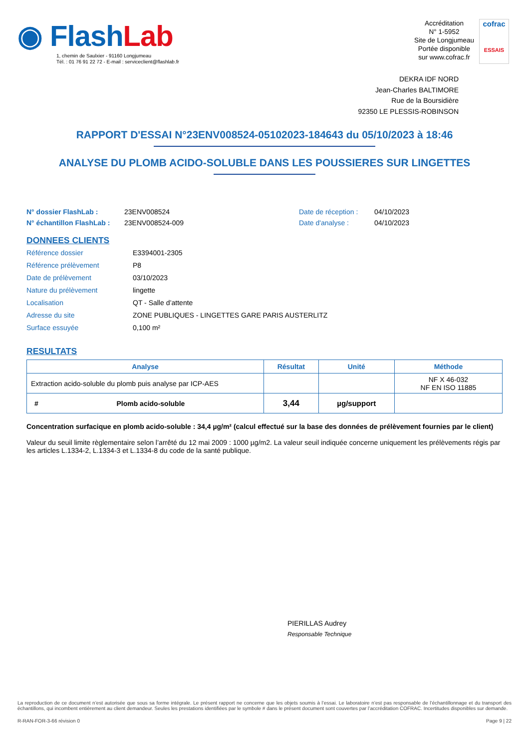◉ FlashLab
1, chemin de Saulxier - 91160 Longjumeau
Tél. : 01 76 91 22 72 - E-mail : serviceclient@flashlab.fr
Accréditation
N° 1-5952
Site de Longjumeau
Portée disponible
sur www.cofrac.fr
cofrac
ESSAIS
DEKRA IDF NORD
Jean-Charles BALTIMORE
Rue de la Boursidière
92350 LE PLESSIS-ROBINSON
RAPPORT D'ESSAI N°23ENV008524-05102023-184643 du 05/10/2023 à 18:46
ANALYSE DU PLOMB ACIDO-SOLUBLE DANS LES POUSSIERES SUR LINGETTES
N° dossier FlashLab :
N° échantillon FlashLab :
23ENV008524
23ENV008524-009
Date de réception :
Date d'analyse :
04/10/2023
04/10/2023
DONNEES CLIENTS
Référence dossier E3394001-2305
Référence prélèvement P8
Date de prélèvement 03/10/2023
Nature du prélèvement lingette
Localisation QT - Salle d’attente
Adresse du site ZONE PUBLIQUES - LINGETTES GARE PARIS AUSTERLITZ
Surface essuyée 0,100 m²
RESULTATS
| Analyse | Résultat | Unité | Méthode |
| --- | --- | --- | --- |
| Extraction acido-soluble du plomb puis analyse par ICP-AES | | | NF X 46-032 NF EN ISO 11885 |
| # Plomb acido-soluble | 3,44 | µg/support | |
Concentration surfacique en plomb acido-soluble : 34,4 µg/m² (calcul effectué sur la base des données de prélèvement fournies par le client)
Valeur du seuil limite règlementaire selon l’arrêté du 12 mai 2009 : 1000 µg/m2. La valeur seuil indiquée concerne uniquement les prélèvements régis par les articles L.1334-2, L.1334-3 et L.1334-8 du code de la santé publique.
PIERILLAS Audrey
Responsable Technique
La reproduction de ce document n’est autorisée que sous sa forme intégrale. Le présent rapport ne concerne que les objets soumis à l’essai. Le laboratoire n’est pas responsable de l’échantillonnage et du transport des échantillons, qui incombent entièrement au client demandeur. Seules les prestations identifiées par le symbole # dans le présent document sont couvertes par l’accréditation COFRAC. Incertitudes disponibles sur demande.
R-RAN-FOR-3-66 révision 0 Page 9 | 22